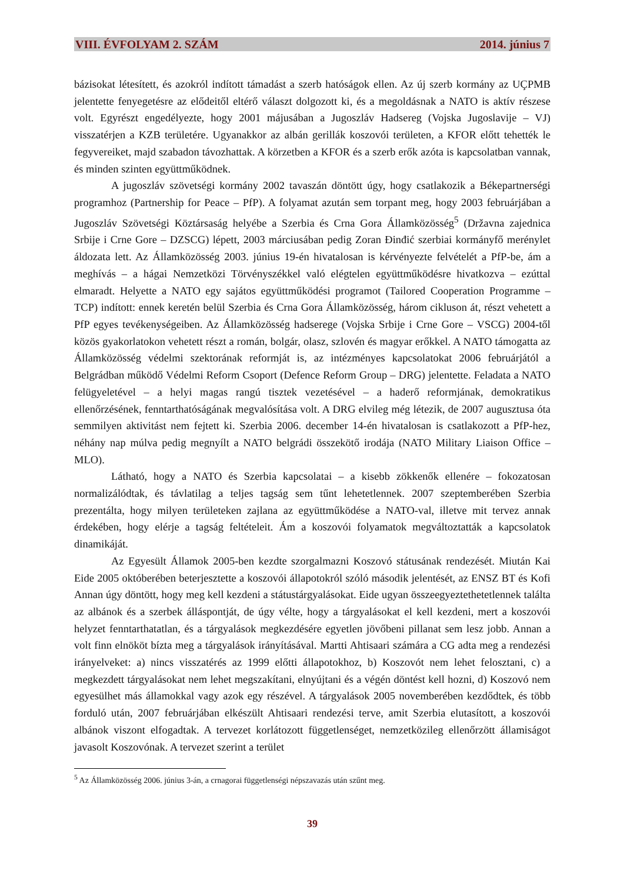VIII. ÉVFOLYAM 2. SZÁM 2014. június 7
bázisokat létesített, és azokról indított támadást a szerb hatóságok ellen. Az új szerb kormány az UÇPMB jelentette fenyegetésre az elődeitől eltérő választ dolgozott ki, és a megoldásnak a NATO is aktív részese volt. Egyrészt engedélyezte, hogy 2001 májusában a Jugoszláv Hadsereg (Vojska Jugoslavije – VJ) visszatérjen a KZB területére. Ugyanakkor az albán gerillák koszovói területen, a KFOR előtt tehették le fegyvereiket, majd szabadon távozhattak. A körzetben a KFOR és a szerb erők azóta is kapcsolatban vannak, és minden szinten együttműködnek.
A jugoszláv szövetségi kormány 2002 tavaszán döntött úgy, hogy csatlakozik a Békepartnerségi programhoz (Partnership for Peace – PfP). A folyamat azután sem torpant meg, hogy 2003 februárjában a Jugoszláv Szövetségi Köztársaság helyébe a Szerbia és Crna Gora Államközösség<sup>5</sup> (Državna zajednica Srbije i Crne Gore – DZSCG) lépett, 2003 márciusában pedig Zoran Đinđić szerbiai kormányfő merénylet áldozata lett. Az Államközösség 2003. június 19-én hivatalosan is kérvényezte felvételét a PfP-be, ám a meghívás – a hágai Nemzetközi Törvényszékkel való elégtelen együttműködésre hivatkozva – ezúttal elmaradt. Helyette a NATO egy sajátos együttműködési programot (Tailored Cooperation Programme – TCP) indított: ennek keretén belül Szerbia és Crna Gora Államközösség, három cikluson át, részt vehetett a PfP egyes tevékenységeiben. Az Államközösség hadserege (Vojska Srbije i Crne Gore – VSCG) 2004-től közös gyakorlatokon vehetett részt a román, bolgár, olasz, szlovén és magyar erőkkel. A NATO támogatta az Államközösség védelmi szektorának reformját is, az intézményes kapcsolatokat 2006 februárjától a Belgrádban működő Védelmi Reform Csoport (Defence Reform Group – DRG) jelentette. Feladata a NATO felügyeletével – a helyi magas rangú tisztek vezetésével – a haderő reformjának, demokratikus ellenőrzésének, fenntarthatóságának megvalósítása volt. A DRG elvileg még létezik, de 2007 augusztusa óta semmilyen aktivitást nem fejtett ki. Szerbia 2006. december 14-én hivatalosan is csatlakozott a PfP-hez, néhány nap múlva pedig megnyílt a NATO belgrádi összekötő irodája (NATO Military Liaison Office – MLO).
Látható, hogy a NATO és Szerbia kapcsolatai – a kisebb zökkenők ellenére – fokozatosan normalizálódtak, és távlatilag a teljes tagság sem tűnt lehetetlennek. 2007 szeptemberében Szerbia prezentálta, hogy milyen területeken zajlana az együttműködése a NATO-val, illetve mit tervez annak érdekében, hogy elérje a tagság feltételeit. Ám a koszovói folyamatok megváltoztatták a kapcsolatok dinamikáját.
Az Egyesült Államok 2005-ben kezdte szorgalmazni Koszovó státusának rendezését. Miután Kai Eide 2005 októberében beterjesztette a koszovói állapotokról szóló második jelentését, az ENSZ BT és Kofi Annan úgy döntött, hogy meg kell kezdeni a státustárgyalásokat. Eide ugyan összeegyeztethetetlennek találta az albánok és a szerbek álláspontját, de úgy vélte, hogy a tárgyalásokat el kell kezdeni, mert a koszovói helyzet fenntarthatatlan, és a tárgyalások megkezdésére egyetlen jövőbeni pillanat sem lesz jobb. Annan a volt finn elnököt bízta meg a tárgyalások irányításával. Martti Ahtisaari számára a CG adta meg a rendezési irányelveket: a) nincs visszatérés az 1999 előtti állapotokhoz, b) Koszovót nem lehet felosztani, c) a megkezdett tárgyalásokat nem lehet megszakítani, elnyújtani és a végén döntést kell hozni, d) Koszovó nem egyesülhet más államokkal vagy azok egy részével. A tárgyalások 2005 novemberében kezdődtek, és több forduló után, 2007 februárjában elkészült Ahtisaari rendezési terve, amit Szerbia elutasított, a koszovói albánok viszont elfogadtak. A tervezet korlátozott függetlenséget, nemzetközileg ellenőrzött államiságot javasolt Koszovónak. A tervezet szerint a terület
<sup>5</sup> Az Államközösség 2006. június 3-án, a crnagorai függetlenségi népszavazás után szűnt meg.
39